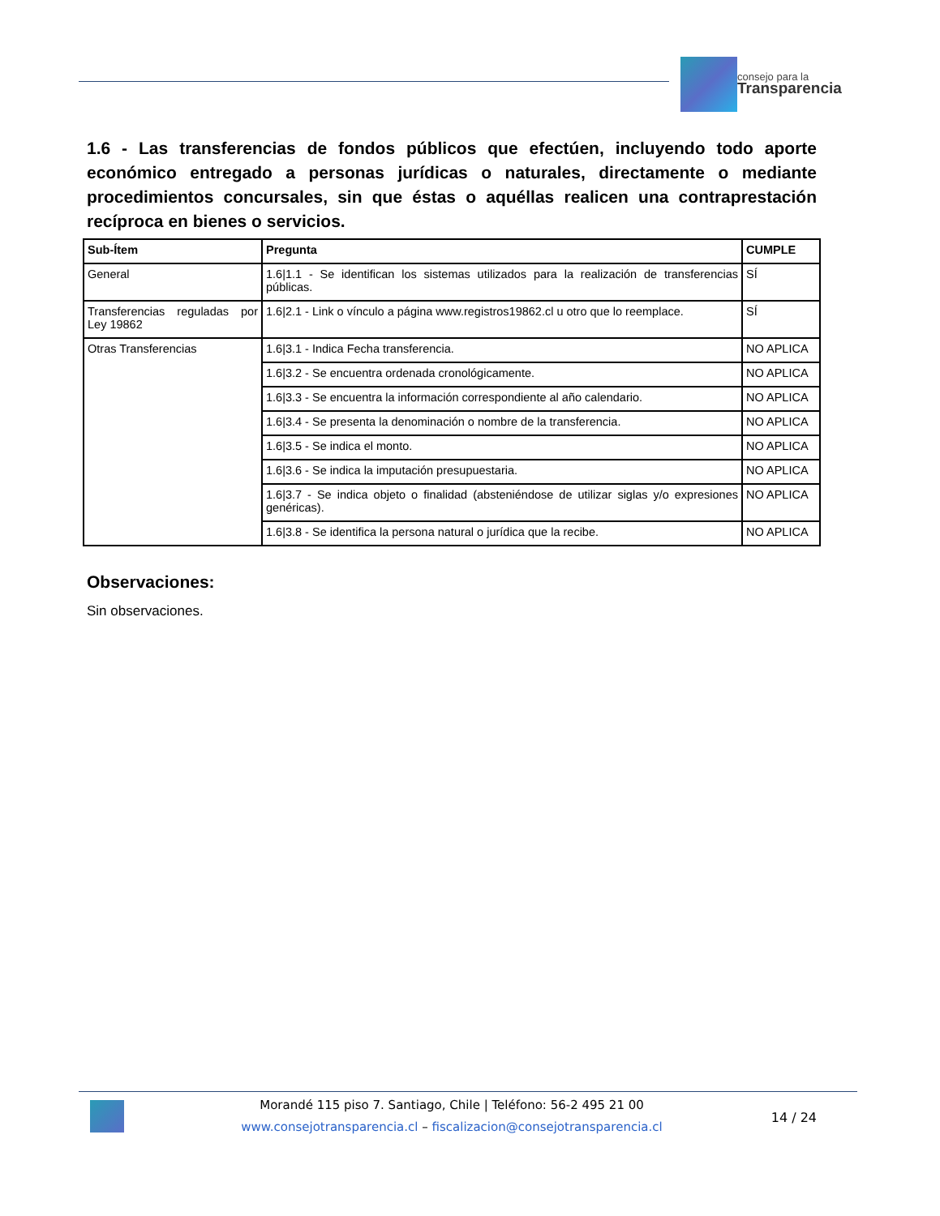consejo para la
Transparencia
1.6 - Las transferencias de fondos públicos que efectúen, incluyendo todo aporte económico entregado a personas jurídicas o naturales, directamente o mediante procedimientos concursales, sin que éstas o aquéllas realicen una contraprestación recíproca en bienes o servicios.
| Sub-Ítem | Pregunta | CUMPLE |
| --- | --- | --- |
| General | 1.6/1.1 - Se identifican los sistemas utilizados para la realización de transferencias públicas. | SÍ |
| Transferencias reguladas por Ley 19862 | 1.6/2.1 - Link o vínculo a página www.registros19862.cl u otro que lo reemplace. | SÍ |
| Otras Transferencias | 1.6/3.1 - Indica Fecha transferencia. | NO APLICA |
| | 1.6/3.2 - Se encuentra ordenada cronológicamente. | NO APLICA |
| | 1.6/3.3 - Se encuentra la información correspondiente al año calendario. | NO APLICA |
| | 1.6/3.4 - Se presenta la denominación o nombre de la transferencia. | NO APLICA |
| | 1.6/3.5 - Se indica el monto. | NO APLICA |
| | 1.6/3.6 - Se indica la imputación presupuestaria. | NO APLICA |
| | 1.6/3.7 - Se indica objeto o finalidad (absteniéndose de utilizar siglas y/o expresiones genéricas). | NO APLICA |
| | 1.6/3.8 - Se identifica la persona natural o jurídica que la recibe. | NO APLICA |
Observaciones:
Sin observaciones.
Morandé 115 piso 7. Santiago, Chile | Teléfono: 56-2 495 21 00
www.consejotransparencia.cl – fiscalizacion@consejotransparencia.cl
14 / 24